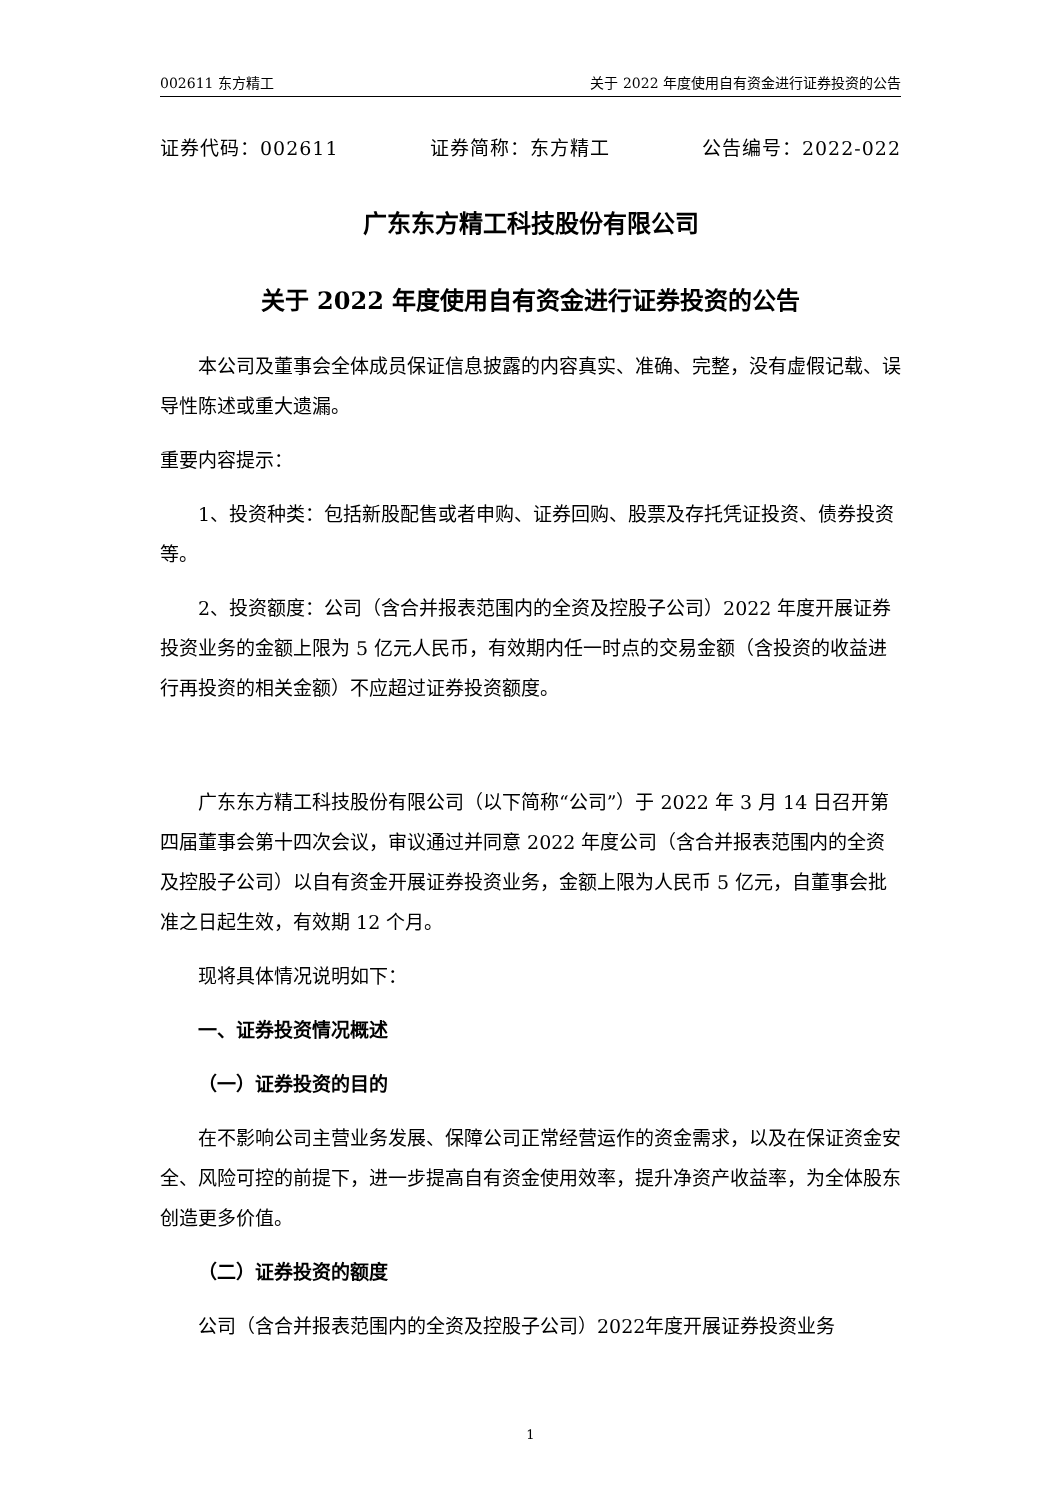002611 东方精工 关于 2022 年度使用自有资金进行证券投资的公告
证券代码：002611 证券简称：东方精工 公告编号：2022-022
广东东方精工科技股份有限公司
关于 2022 年度使用自有资金进行证券投资的公告
本公司及董事会全体成员保证信息披露的内容真实、准确、完整，没有虚假记载、误导性陈述或重大遗漏。
重要内容提示：
1、投资种类：包括新股配售或者申购、证券回购、股票及存托凭证投资、债券投资等。
2、投资额度：公司（含合并报表范围内的全资及控股子公司）2022 年度开展证券投资业务的金额上限为 5 亿元人民币，有效期内任一时点的交易金额（含投资的收益进行再投资的相关金额）不应超过证券投资额度。
广东东方精工科技股份有限公司（以下简称“公司”）于 2022 年 3 月 14 日召开第四届董事会第十四次会议，审议通过并同意 2022 年度公司（含合并报表范围内的全资及控股子公司）以自有资金开展证券投资业务，金额上限为人民币 5 亿元，自董事会批准之日起生效，有效期 12 个月。
现将具体情况说明如下：
一、证券投资情况概述
（一）证券投资的目的
在不影响公司主营业务发展、保障公司正常经营运作的资金需求，以及在保证资金安全、风险可控的前提下，进一步提高自有资金使用效率，提升净资产收益率，为全体股东创造更多价值。
（二）证券投资的额度
公司（含合并报表范围内的全资及控股子公司）2022年度开展证券投资业务
1